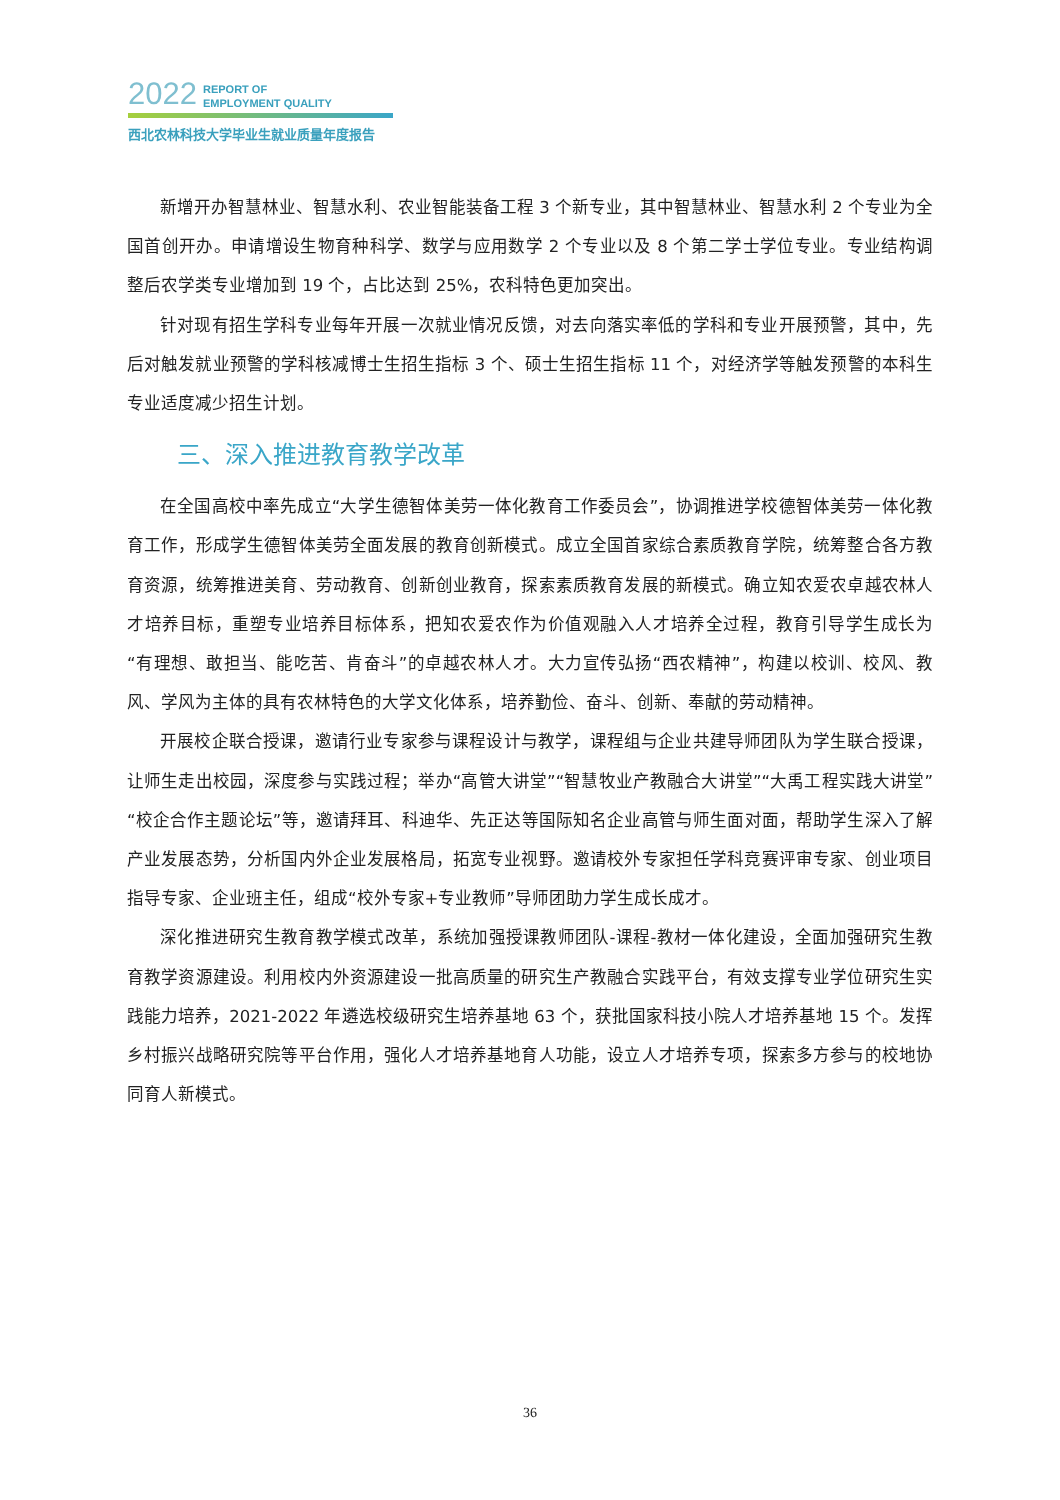2022 REPORT OF
EMPLOYMENT QUALITY
西北农林科技大学毕业生就业质量年度报告
新增开办智慧林业、智慧水利、农业智能装备工程 3 个新专业，其中智慧林业、智慧水利 2 个专业为全国首创开办。申请增设生物育种科学、数学与应用数学 2 个专业以及 8 个第二学士学位专业。专业结构调整后农学类专业增加到 19 个，占比达到 25%，农科特色更加突出。
针对现有招生学科专业每年开展一次就业情况反馈，对去向落实率低的学科和专业开展预警，其中，先后对触发就业预警的学科核减博士生招生指标 3 个、硕士生招生指标 11 个，对经济学等触发预警的本科生专业适度减少招生计划。
三、深入推进教育教学改革
在全国高校中率先成立“大学生德智体美劳一体化教育工作委员会”，协调推进学校德智体美劳一体化教育工作，形成学生德智体美劳全面发展的教育创新模式。成立全国首家综合素质教育学院，统筹整合各方教育资源，统筹推进美育、劳动教育、创新创业教育，探索素质教育发展的新模式。确立知农爱农卓越农林人才培养目标，重塑专业培养目标体系，把知农爱农作为价值观融入人才培养全过程，教育引导学生成长为“有理想、敢担当、能吃苦、肯奋斗”的卓越农林人才。大力宣传弘扬“西农精神”，构建以校训、校风、教风、学风为主体的具有农林特色的大学文化体系，培养勤俭、奋斗、创新、奉献的劳动精神。
开展校企联合授课，邀请行业专家参与课程设计与教学，课程组与企业共建导师团队为学生联合授课，让师生走出校园，深度参与实践过程；举办“高管大讲堂”“智慧牧业产教融合大讲堂”“大禹工程实践大讲堂”“校企合作主题论坛”等，邀请拜耳、科迪华、先正达等国际知名企业高管与师生面对面，帮助学生深入了解产业发展态势，分析国内外企业发展格局，拓宽专业视野。邀请校外专家担任学科竞赛评审专家、创业项目指导专家、企业班主任，组成“校外专家+专业教师”导师团助力学生成长成才。
深化推进研究生教育教学模式改革，系统加强授课教师团队-课程-教材一体化建设，全面加强研究生教育教学资源建设。利用校内外资源建设一批高质量的研究生产教融合实践平台，有效支撑专业学位研究生实践能力培养，2021-2022 年遴选校级研究生培养基地 63 个，获批国家科技小院人才培养基地 15 个。发挥乡村振兴战略研究院等平台作用，强化人才培养基地育人功能，设立人才培养专项，探索多方参与的校地协同育人新模式。
36